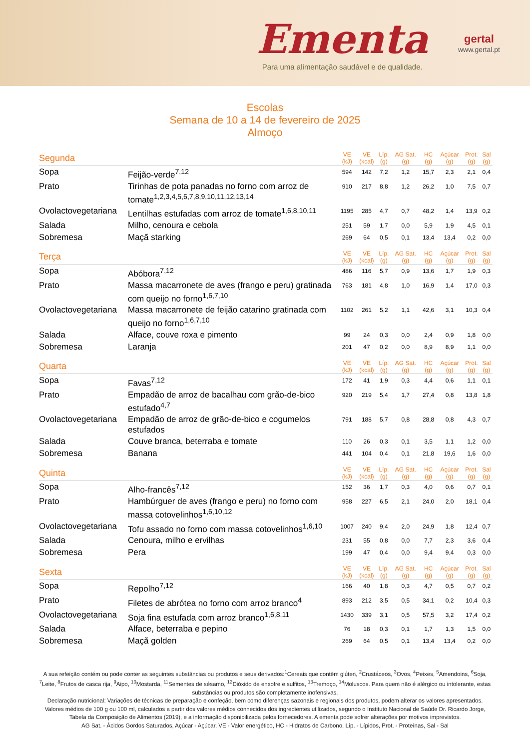Ementa
Para uma alimentação saudável e de qualidade.
gertal
www.gertal.pt
Escolas
Semana de 10 a 14 de fevereiro de 2025
Almoço
| Segunda | | VE (kJ) | VE (kcal) | Líp. (g) | AG Sat. (g) | HC (g) | Açúcar (g) | Prot. (g) | Sal (g) |
| --- | --- | --- | --- | --- | --- | --- | --- | --- | --- |
| Sopa | Feijão-verde<sup>7,12</sup> | 594 | 142 | 7,2 | 1,2 | 15,7 | 2,3 | 2,1 | 0,4 |
| Prato | Tirinhas de pota panadas no forno com arroz de tomate<sup>1,2,3,4,5,6,7,8,9,10,11,12,13,14</sup> | 910 | 217 | 8,8 | 1,2 | 26,2 | 1,0 | 7,5 | 0,7 |
| Ovolactovegetariana | Lentilhas estufadas com arroz de tomate<sup>1,6,8,10,11</sup> | 1195 | 285 | 4,7 | 0,7 | 48,2 | 1,4 | 13,9 | 0,2 |
| Salada | Milho, cenoura e cebola | 251 | 59 | 1,7 | 0,0 | 5,9 | 1,9 | 4,5 | 0,1 |
| Sobremesa | Maçã starking | 269 | 64 | 0,5 | 0,1 | 13,4 | 13,4 | 0,2 | 0,0 |
| Terça | | VE (kJ) | VE (kcal) | Líp. (g) | AG Sat. (g) | HC (g) | Açúcar (g) | Prot. (g) | Sal (g) |
| Sopa | Abóbora<sup>7,12</sup> | 486 | 116 | 5,7 | 0,9 | 13,6 | 1,7 | 1,9 | 0,3 |
| Prato | Massa macarronete de aves (frango e peru) gratinada com queijo no forno<sup>1,6,7,10</sup> | 763 | 181 | 4,8 | 1,0 | 16,9 | 1,4 | 17,0 | 0,3 |
| Ovolactovegetariana | Massa macarronete de feijão catarino gratinada com queijo no forno<sup>1,6,7,10</sup> | 1102 | 261 | 5,2 | 1,1 | 42,6 | 3,1 | 10,3 | 0,4 |
| Salada | Alface, couve roxa e pimento | 99 | 24 | 0,3 | 0,0 | 2,4 | 0,9 | 1,8 | 0,0 |
| Sobremesa | Laranja | 201 | 47 | 0,2 | 0,0 | 8,9 | 8,9 | 1,1 | 0,0 |
| Quarta | | VE (kJ) | VE (kcal) | Líp. (g) | AG Sat. (g) | HC (g) | Açúcar (g) | Prot. (g) | Sal (g) |
| Sopa | Favas<sup>7,12</sup> | 172 | 41 | 1,9 | 0,3 | 4,4 | 0,6 | 1,1 | 0,1 |
| Prato | Empadão de arroz de bacalhau com grão-de-bico estufado<sup>4,7</sup> | 920 | 219 | 5,4 | 1,7 | 27,4 | 0,8 | 13,8 | 1,8 |
| Ovolactovegetariana | Empadão de arroz de grão-de-bico e cogumelos estufados | 791 | 188 | 5,7 | 0,8 | 28,8 | 0,8 | 4,3 | 0,7 |
| Salada | Couve branca, beterraba e tomate | 110 | 26 | 0,3 | 0,1 | 3,5 | 1,1 | 1,2 | 0,0 |
| Sobremesa | Banana | 441 | 104 | 0,4 | 0,1 | 21,8 | 19,6 | 1,6 | 0,0 |
| Quinta | | VE (kJ) | VE (kcal) | Líp. (g) | AG Sat. (g) | HC (g) | Açúcar (g) | Prot. (g) | Sal (g) |
| Sopa | Alho-francês<sup>7,12</sup> | 152 | 36 | 1,7 | 0,3 | 4,0 | 0,6 | 0,7 | 0,1 |
| Prato | Hambúrguer de aves (frango e peru) no forno com massa cotovelinhos<sup>1,6,10,12</sup> | 958 | 227 | 6,5 | 2,1 | 24,0 | 2,0 | 18,1 | 0,4 |
| Ovolactovegetariana | Tofu assado no forno com massa cotovelinhos<sup>1,6,10</sup> | 1007 | 240 | 9,4 | 2,0 | 24,9 | 1,8 | 12,4 | 0,7 |
| Salada | Cenoura, milho e ervilhas | 231 | 55 | 0,8 | 0,0 | 7,7 | 2,3 | 3,6 | 0,4 |
| Sobremesa | Pera | 199 | 47 | 0,4 | 0,0 | 9,4 | 9,4 | 0,3 | 0,0 |
| Sexta | | VE (kJ) | VE (kcal) | Líp. (g) | AG Sat. (g) | HC (g) | Açúcar (g) | Prot. (g) | Sal (g) |
| Sopa | Repolho<sup>7,12</sup> | 166 | 40 | 1,8 | 0,3 | 4,7 | 0,5 | 0,7 | 0,2 |
| Prato | Filetes de abrótea no forno com arroz branco<sup>4</sup> | 893 | 212 | 3,5 | 0,5 | 34,1 | 0,2 | 10,4 | 0,3 |
| Ovolactovegetariana | Soja fina estufada com arroz branco<sup>1,6,8,11</sup> | 1430 | 339 | 3,1 | 0,5 | 57,5 | 3,2 | 17,4 | 0,2 |
| Salada | Alface, beterraba e pepino | 76 | 18 | 0,3 | 0,1 | 1,7 | 1,3 | 1,5 | 0,0 |
| Sobremesa | Maçã golden | 269 | 64 | 0,5 | 0,1 | 13,4 | 13,4 | 0,2 | 0,0 |
A sua refeição contém ou pode conter as seguintes substâncias ou produtos e seus derivados:<sup>1</sup>Cereais que contêm glúten, <sup>2</sup>Crustáceos, <sup>3</sup>Ovos, <sup>4</sup>Peixes, <sup>5</sup>Amendoins, <sup>6</sup>Soja, <sup>7</sup>Leite, <sup>8</sup>Frutos de casca rija, <sup>9</sup>Aipo, <sup>10</sup>Mostarda, <sup>11</sup>Sementes de sésamo, <sup>12</sup>Dióxido de enxofre e sulfitos, <sup>13</sup>Tremoço, <sup>14</sup>Moluscos. Para quem não é alérgico ou intolerante, estas substâncias ou produtos são completamente inofensivas.
Declaração nutricional: Variações de técnicas de preparação e confeção, bem como diferenças sazonais e regionais dos produtos, podem alterar os valores apresentados. Valores médios de 100 g ou 100 ml, calculados a partir dos valores médios conhecidos dos ingredientes utilizados, segundo o Instituto Nacional de Saúde Dr. Ricardo Jorge, Tabela da Composição de Alimentos (2019), e a informação disponibilizada pelos fornecedores. A ementa pode sofrer alterações por motivos imprevistos.
AG Sat. - Ácidos Gordos Saturados, Açúcar - Açúcar, VE - Valor energético, HC - Hidratos de Carbono, Líp. - Lípidos, Prot. - Proteínas, Sal - Sal